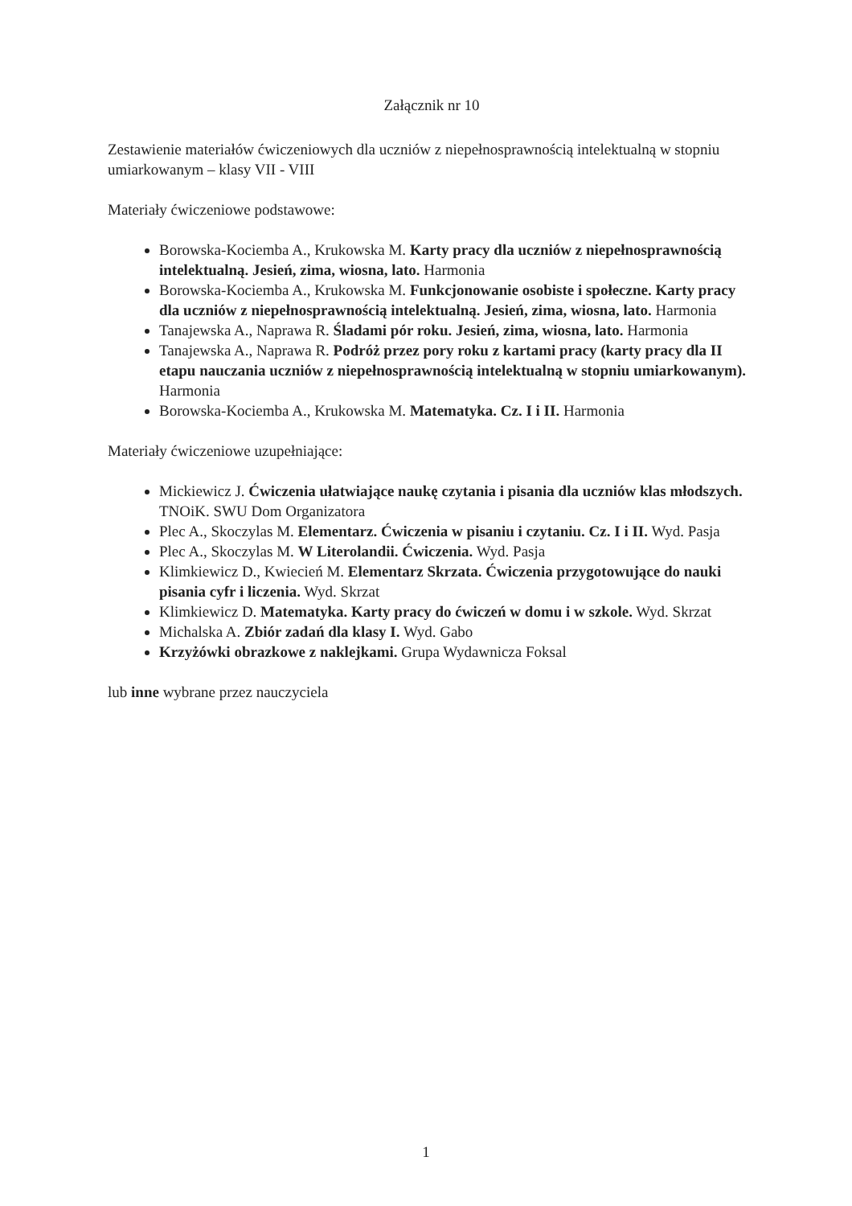Załącznik nr 10
Zestawienie materiałów ćwiczeniowych dla uczniów z niepełnosprawnością intelektualną w stopniu umiarkowanym – klasy VII - VIII
Materiały ćwiczeniowe podstawowe:
Borowska-Kociemba A., Krukowska M. Karty pracy dla uczniów z niepełnosprawnością intelektualną. Jesień, zima, wiosna, lato. Harmonia
Borowska-Kociemba A., Krukowska M. Funkcjonowanie osobiste i społeczne. Karty pracy dla uczniów z niepełnosprawnością intelektualną. Jesień, zima, wiosna, lato. Harmonia
Tanajewska A., Naprawa R. Śladami pór roku. Jesień, zima, wiosna, lato. Harmonia
Tanajewska A., Naprawa R. Podróż przez pory roku z kartami pracy (karty pracy dla II etapu nauczania uczniów z niepełnosprawnością intelektualną w stopniu umiarkowanym). Harmonia
Borowska-Kociemba A., Krukowska M. Matematyka. Cz. I i II. Harmonia
Materiały ćwiczeniowe uzupełniające:
Mickiewicz J. Ćwiczenia ułatwiające naukę czytania i pisania dla uczniów klas młodszych. TNOiK. SWU Dom Organizatora
Plec A., Skoczylas M. Elementarz. Ćwiczenia w pisaniu i czytaniu. Cz. I i II. Wyd. Pasja
Plec A., Skoczylas M. W Literolandii. Ćwiczenia. Wyd. Pasja
Klimkiewicz D., Kwiecień M. Elementarz Skrzata. Ćwiczenia przygotowujące do nauki pisania cyfr i liczenia. Wyd. Skrzat
Klimkiewicz D. Matematyka. Karty pracy do ćwiczeń w domu i w szkole. Wyd. Skrzat
Michalska A. Zbiór zadań dla klasy I. Wyd. Gabo
Krzyżówki obrazkowe z naklejkami. Grupa Wydawnicza Foksal
lub inne wybrane przez nauczyciela
1